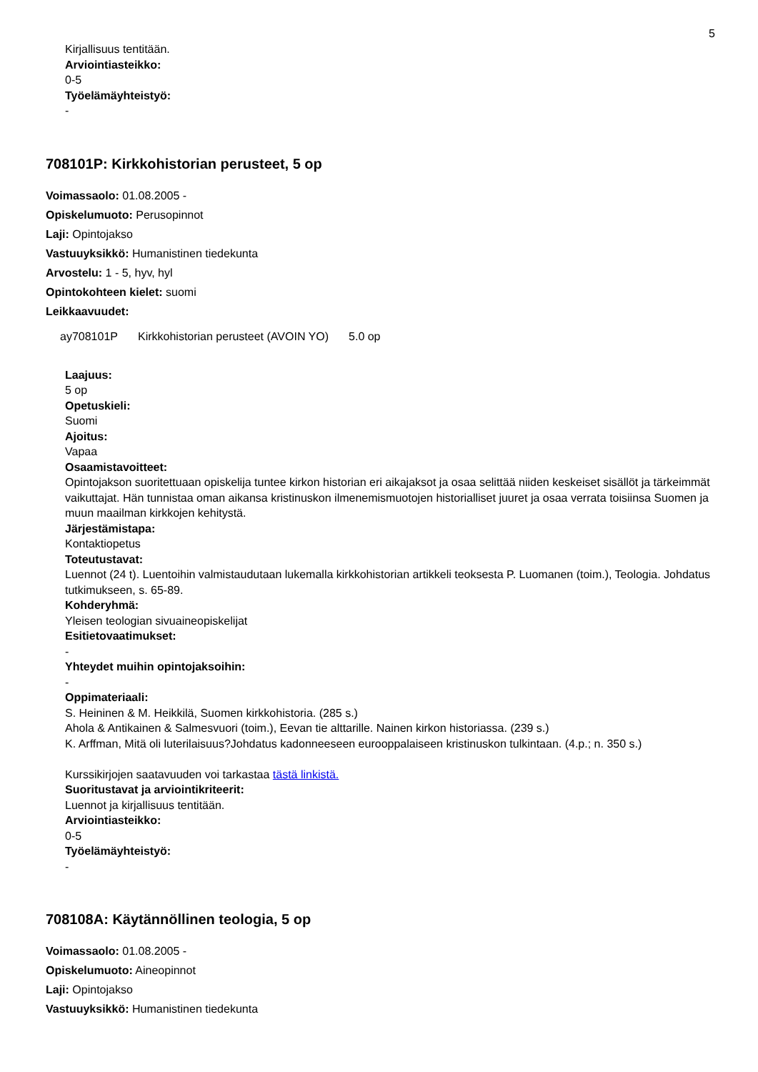5
Kirjallisuus tentitään.
Arviointiasteikko:
0-5
Työelämäyhteistyö:
-
708101P: Kirkkohistorian perusteet, 5 op
Voimassaolo: 01.08.2005 -
Opiskelumuoto: Perusopinnot
Laji: Opintojakso
Vastuuyksikkö: Humanistinen tiedekunta
Arvostelu: 1 - 5, hyv, hyl
Opintokohteen kielet: suomi
Leikkaavuudet:
ay708101P Kirkkohistorian perusteet (AVOIN YO) 5.0 op
Laajuus:
5 op
Opetuskieli:
Suomi
Ajoitus:
Vapaa
Osaamistavoitteet:
Opintojakson suoritettuaan opiskelija tuntee kirkon historian eri aikajaksot ja osaa selittää niiden keskeiset sisällöt ja tärkeimmät vaikuttajat. Hän tunnistaa oman aikansa kristinuskon ilmenemismuotojen historialliset juuret ja osaa verrata toisiinsa Suomen ja muun maailman kirkkojen kehitystä.
Järjestämistapa:
Kontaktiopetus
Toteutustavat:
Luennot (24 t). Luentoihin valmistaudutaan lukemalla kirkkohistorian artikkeli teoksesta P. Luomanen (toim.), Teologia. Johdatus tutkimukseen, s. 65-89.
Kohderyhmä:
Yleisen teologian sivuaineopiskelijat
Esitietovaatimukset:
-
Yhteydet muihin opintojaksoihin:
-
Oppimateriaali:
S. Heininen & M. Heikkilä, Suomen kirkkohistoria. (285 s.)
Ahola & Antikainen & Salmesvuori (toim.), Eevan tie alttarille. Nainen kirkon historiassa. (239 s.)
K. Arffman, Mitä oli luterilaisuus?Johdatus kadonneeseen eurooppalaiseen kristinuskon tulkintaan. (4.p.; n. 350 s.)
Kurssikirjojen saatavuuden voi tarkastaa tästä linkistä.
Suoritustavat ja arviointikriteerit:
Luennot ja kirjallisuus tentitään.
Arviointiasteikko:
0-5
Työelämäyhteistyö:
-
708108A: Käytännöllinen teologia, 5 op
Voimassaolo: 01.08.2005 -
Opiskelumuoto: Aineopinnot
Laji: Opintojakso
Vastuuyksikkö: Humanistinen tiedekunta